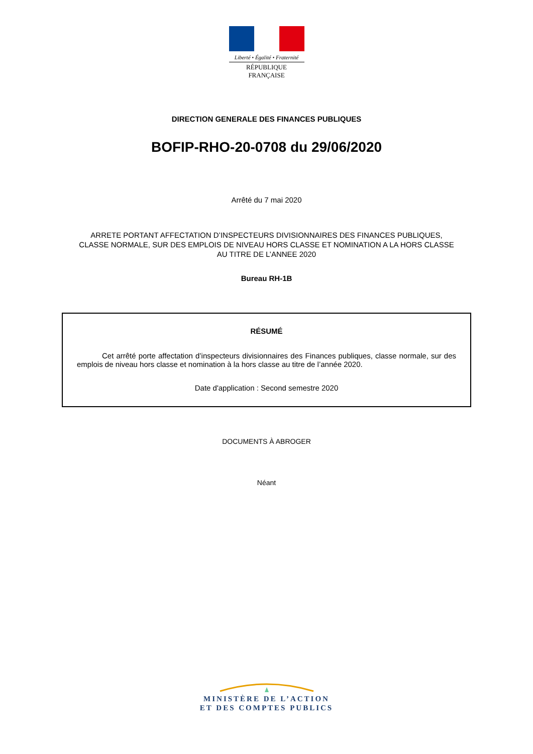Liberté • Égalité • Fraternité
RÉPUBLIQUE FRANÇAISE
DIRECTION GENERALE DES FINANCES PUBLIQUES
BOFIP-RHO-20-0708 du 29/06/2020
Arrêté du 7 mai 2020
ARRETE PORTANT AFFECTATION D’INSPECTEURS DIVISIONNAIRES DES FINANCES PUBLIQUES,
CLASSE NORMALE, SUR DES EMPLOIS DE NIVEAU HORS CLASSE ET NOMINATION A LA HORS CLASSE
AU TITRE DE L’ANNEE 2020
Bureau RH-1B
RÉSUMÉ
Cet arrêté porte affectation d’inspecteurs divisionnaires des Finances publiques, classe normale, sur des emplois de niveau hors classe et nomination à la hors classe au titre de l’année 2020.
Date d'application : Second semestre 2020
DOCUMENTS À ABROGER
Néant
MINISTÈRE DE L’ACTION
ET DES COMPTES PUBLICS